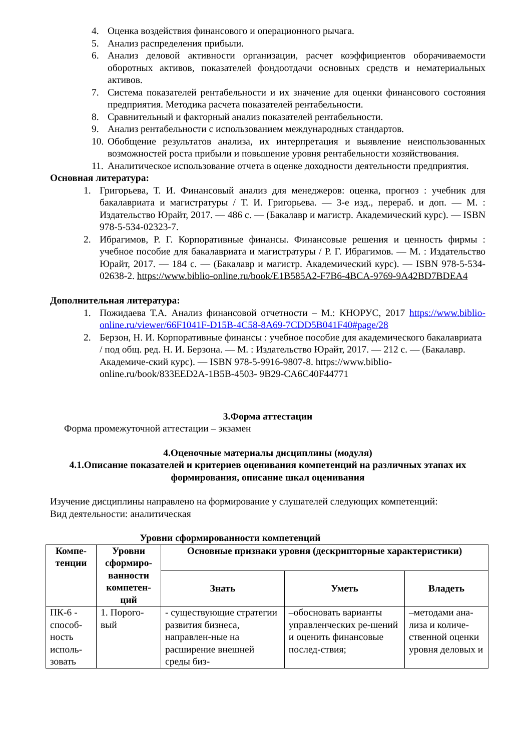4. Оценка воздействия финансового и операционного рычага.
5. Анализ распределения прибыли.
6. Анализ деловой активности организации, расчет коэффициентов оборачиваемости оборотных активов, показателей фондоотдачи основных средств и нематериальных активов.
7. Система показателей рентабельности и их значение для оценки финансового состояния предприятия. Методика расчета показателей рентабельности.
8. Сравнительный и факторный анализ показателей рентабельности.
9. Анализ рентабельности с использованием международных стандартов.
10. Обобщение результатов анализа, их интерпретация и выявление неиспользованных возможностей роста прибыли и повышение уровня рентабельности хозяйствования.
11. Аналитическое использование отчета в оценке доходности деятельности предприятия.
Основная литература:
1. Григорьева, Т. И. Финансовый анализ для менеджеров: оценка, прогноз : учебник для бакалавриата и магистратуры / Т. И. Григорьева. — 3-е изд., перераб. и доп. — М. : Издательство Юрайт, 2017. — 486 с. — (Бакалавр и магистр. Академический курс). — ISBN 978-5-534-02323-7.
2. Ибрагимов, Р. Г. Корпоративные финансы. Финансовые решения и ценность фирмы : учебное пособие для бакалавриата и магистратуры / Р. Г. Ибрагимов. — М. : Издательство Юрайт, 2017. — 184 с. — (Бакалавр и магистр. Академический курс). — ISBN 978-5-534-02638-2. https://www.biblio-online.ru/book/E1B585A2-F7B6-4BCA-9769-9A42BD7BDEA4
Дополнительная литература:
1. Пожидаева Т.А. Анализ финансовой отчетности – М.: КНОРУС, 2017 https://www.biblio-online.ru/viewer/66F1041F-D15B-4C58-8A69-7CDD5B041F40#page/28
2. Берзон, Н. И. Корпоративные финансы : учебное пособие для академического бакалавриата / под общ. ред. Н. И. Берзона. — М. : Издательство Юрайт, 2017. — 212 с. — (Бакалавр. Академиче-ский курс). — ISBN 978-5-9916-9807-8. https://www.biblio-online.ru/book/833EED2A-1B5B-4503- 9B29-CA6C40F44771
3.Форма аттестации
Форма промежуточной аттестации – экзамен
4.Оценочные материалы дисциплины (модуля)
4.1.Описание показателей и критериев оценивания компетенций на различных этапах их формирования, описание шкал оценивания
Изучение дисциплины направлено на формирование у слушателей следующих компетенций:
Вид деятельности: аналитическая
Уровни сформированности компетенций
| Компе-тенции | Уровни сформиро-ванности компетен-ций | Основные признаки уровня (дескрипторные характеристики) | | |
| --- | --- | --- | --- | --- |
| | | Знать | Уметь | Владеть |
| ПК-6 - способ-ность исполь-зовать | 1. Порого-вый | - существующие стратегии развития бизнеса, направлен-ные на расширение внешней среды биз- | –обосновать варианты управленческих ре-шений и оценить финансовые послед-ствия; | –методами ана-лиза и количе-ственной оценки уровня деловых и |